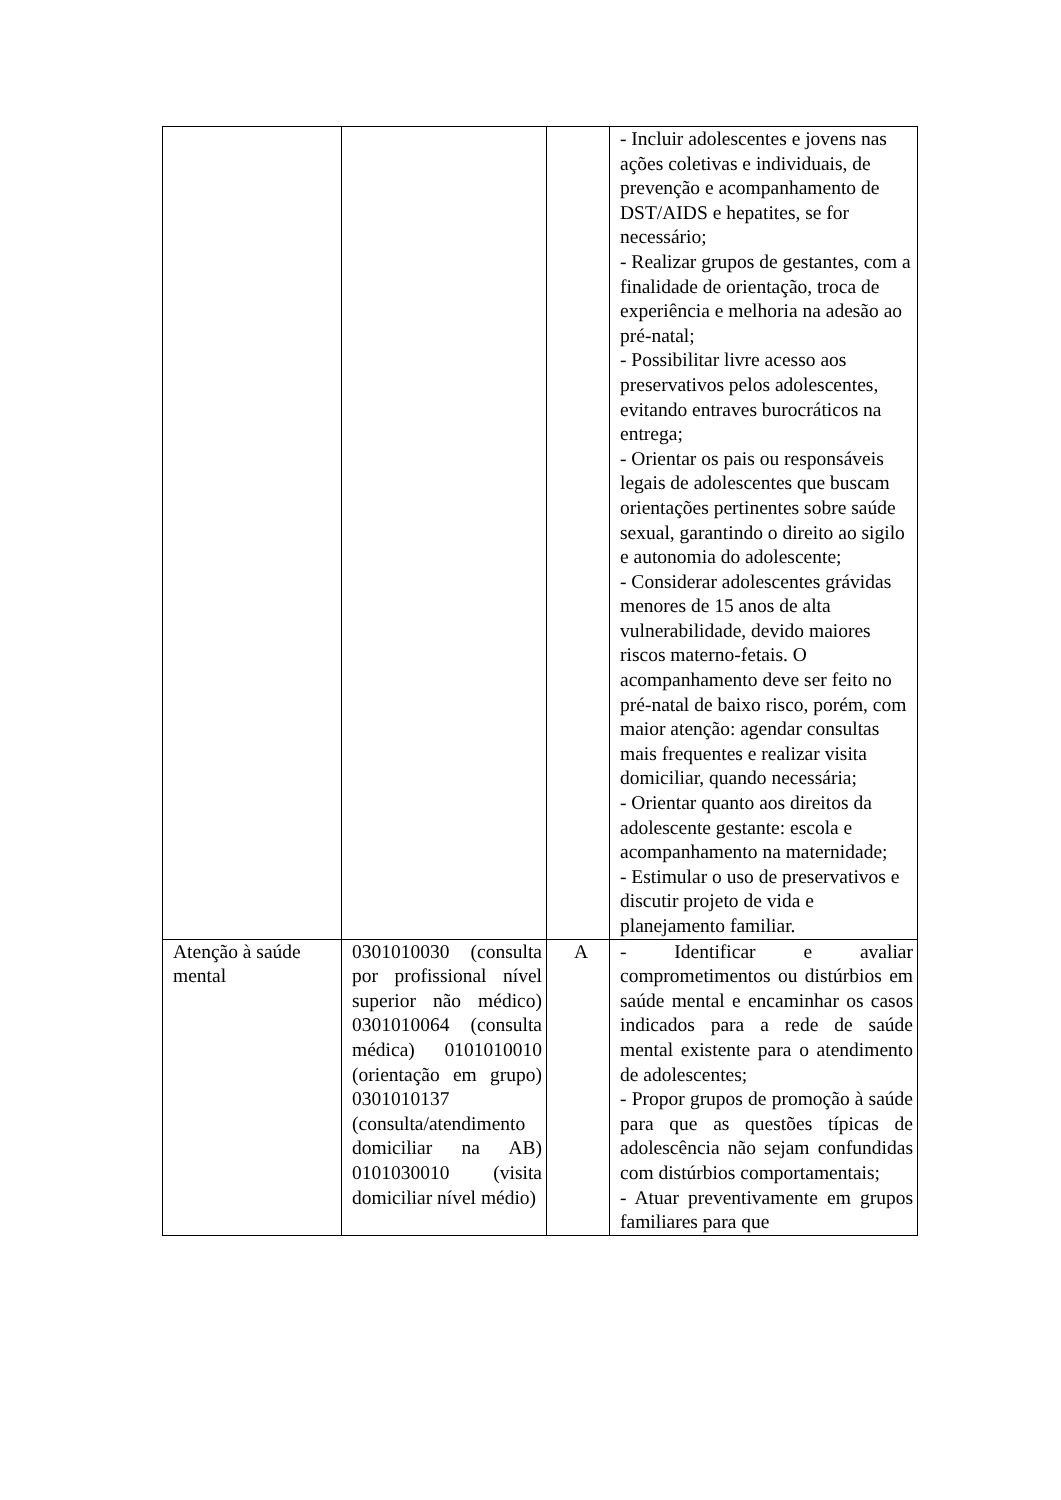| | | | - Incluir adolescentes e jovens nas ações coletivas e individuais, de prevenção e acompanhamento de DST/AIDS e hepatites, se for necessário; - Realizar grupos de gestantes, com a finalidade de orientação, troca de experiência e melhoria na adesão ao pré-natal; - Possibilitar livre acesso aos preservativos pelos adolescentes, evitando entraves burocráticos na entrega; - Orientar os pais ou responsáveis legais de adolescentes que buscam orientações pertinentes sobre saúde sexual, garantindo o direito ao sigilo e autonomia do adolescente; - Considerar adolescentes grávidas menores de 15 anos de alta vulnerabilidade, devido maiores riscos materno-fetais. O acompanhamento deve ser feito no pré-natal de baixo risco, porém, com maior atenção: agendar consultas mais frequentes e realizar visita domiciliar, quando necessária; - Orientar quanto aos direitos da adolescente gestante: escola e acompanhamento na maternidade; - Estimular o uso de preservativos e discutir projeto de vida e planejamento familiar. |
| Atenção à saúde mental | 0301010030 (consulta por profissional nível superior não médico) 0301010064 (consulta médica) 0101010010 (orientação em grupo) 0301010137 (consulta/atendimento domiciliar na AB) 0101030010 (visita domiciliar nível médio) | A | - Identificar e avaliar comprometimentos ou distúrbios em saúde mental e encaminhar os casos indicados para a rede de saúde mental existente para o atendimento de adolescentes; - Propor grupos de promoção à saúde para que as questões típicas de adolescência não sejam confundidas com distúrbios comportamentais; - Atuar preventivamente em grupos familiares para que |